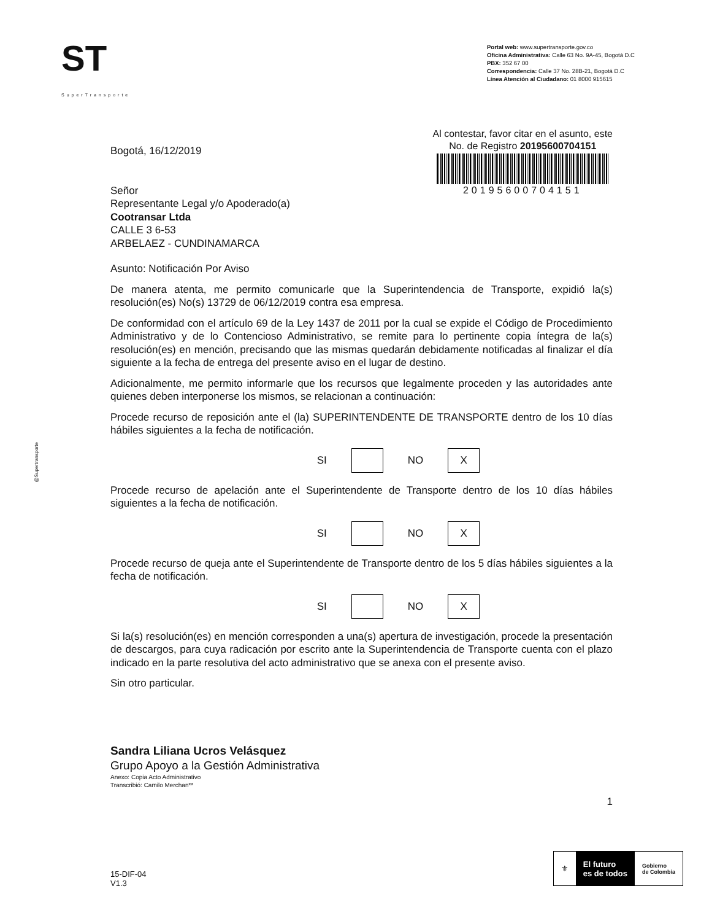ST
SuperTransporte
Portal web: www.supertransporte.gov.co
Oficina Administrativa: Calle 63 No. 9A-45, Bogotá D.C
PBX: 352 67 00
Correspondencia: Calle 37 No. 28B-21, Bogotá D.C
Línea Atención al Ciudadano: 01 8000 915615
Bogotá, 16/12/2019
Señor
Representante Legal y/o Apoderado(a)
Cootransar Ltda
CALLE 3 6-53
ARBELAEZ - CUNDINAMARCA
Al contestar, favor citar en el asunto, este
No. de Registro 20195600704151
20195600704151
Asunto: Notificación Por Aviso
De manera atenta, me permito comunicarle que la Superintendencia de Transporte, expidió la(s) resolución(es) No(s) 13729 de 06/12/2019 contra esa empresa.
De conformidad con el artículo 69 de la Ley 1437 de 2011 por la cual se expide el Código de Procedimiento Administrativo y de lo Contencioso Administrativo, se remite para lo pertinente copia íntegra de la(s) resolución(es) en mención, precisando que las mismas quedarán debidamente notificadas al finalizar el día siguiente a la fecha de entrega del presente aviso en el lugar de destino.
Adicionalmente, me permito informarle que los recursos que legalmente proceden y las autoridades ante quienes deben interponerse los mismos, se relacionan a continuación:
Procede recurso de reposición ante el (la) SUPERINTENDENTE DE TRANSPORTE dentro de los 10 días hábiles siguientes a la fecha de notificación.
SI NO
X
Procede recurso de apelación ante el Superintendente de Transporte dentro de los 10 días hábiles siguientes a la fecha de notificación.
SI NO
X
Procede recurso de queja ante el Superintendente de Transporte dentro de los 5 días hábiles siguientes a la fecha de notificación.
SI NO
X
Si la(s) resolución(es) en mención corresponden a una(s) apertura de investigación, procede la presentación de descargos, para cuya radicación por escrito ante la Superintendencia de Transporte cuenta con el plazo indicado en la parte resolutiva del acto administrativo que se anexa con el presente aviso.
Sin otro particular.
Sandra Liliana Ucros Velásquez
Grupo Apoyo a la Gestión Administrativa
Anexo: Copia Acto Administrativo
Transcribió: Camilo Merchan**
1
@Supertransporte
15-DIF-04
V1.3
⚜
El futuro
es de todos
Gobierno
de Colombia